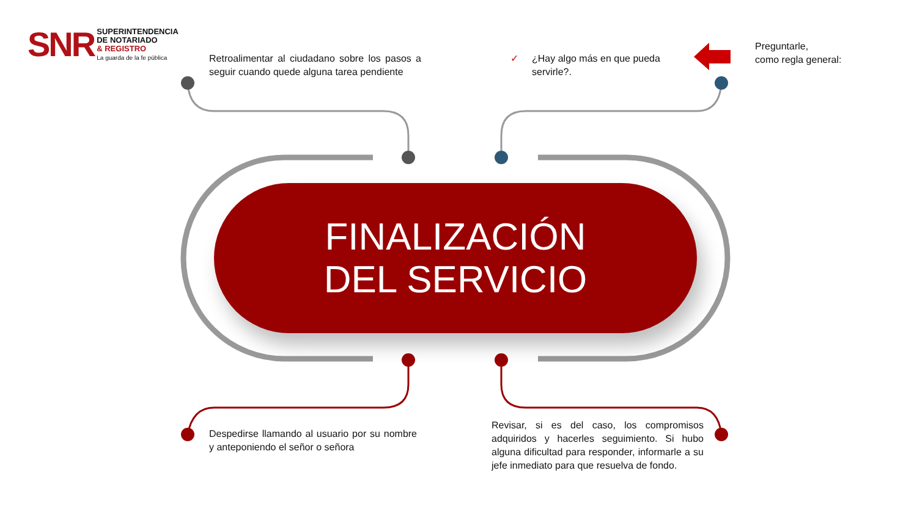SNR
SUPERINTENDENCIA
DE NOTARIADO
& REGISTRO
La guarda de la fe pública
Retroalimentar al ciudadano sobre los pasos a seguir cuando quede alguna tarea pendiente
✓
¿Hay algo más en que pueda servirle?.
Preguntarle,
como regla general:
FINALIZACIÓN
DEL SERVICIO
Despedirse llamando al usuario por su nombre y anteponiendo el señor o señora
Revisar, si es del caso, los compromisos adquiridos y hacerles seguimiento. Si hubo alguna dificultad para responder, informarle a su jefe inmediato para que resuelva de fondo.